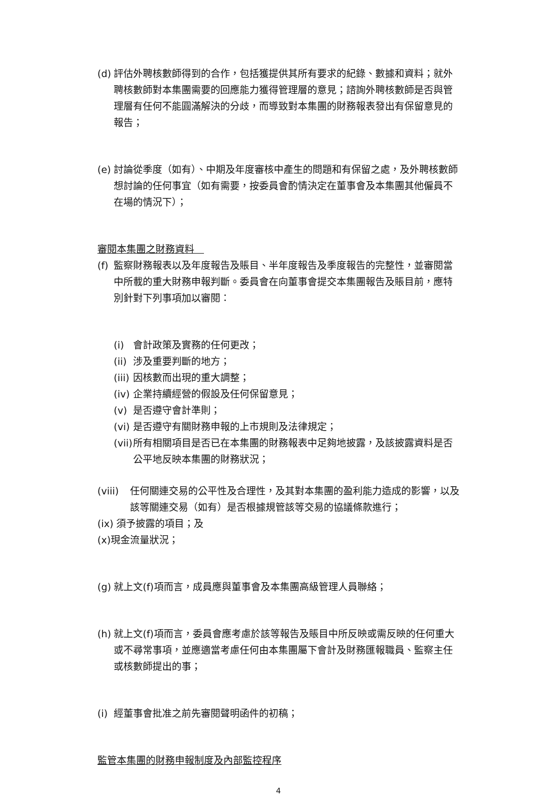(d) 評估外聘核數師得到的合作，包括獲提供其所有要求的紀錄、數據和資料；就外聘核數師對本集團需要的回應能力獲得管理層的意見；諮詢外聘核數師是否與管理層有任何不能圓滿解決的分歧，而導致對本集團的財務報表發出有保留意見的報告；
(e) 討論從季度（如有）、中期及年度審核中產生的問題和有保留之處，及外聘核數師想討論的任何事宜（如有需要，按委員會酌情決定在董事會及本集團其他僱員不在場的情況下）；
審閱本集團之財務資料　
(f) 監察財務報表以及年度報告及賬目、半年度報告及季度報告的完整性，並審閱當中所載的重大財務申報判斷。委員會在向董事會提交本集團報告及賬目前，應特別針對下列事項加以審閱：
(i) 會計政策及實務的任何更改；
(ii) 涉及重要判斷的地方；
(iii) 因核數而出現的重大調整；
(iv) 企業持續經營的假設及任何保留意見；
(v) 是否遵守會計準則；
(vi) 是否遵守有關財務申報的上市規則及法律規定；
(vii) 所有相關項目是否已在本集團的財務報表中足夠地披露，及該披露資料是否公平地反映本集團的財務狀況；
(viii) 任何關連交易的公平性及合理性，及其對本集團的盈利能力造成的影響，以及該等關連交易（如有）是否根據規管該等交易的協議條款進行；
(ix) 須予披露的項目；及
(x)現金流量狀況；
(g) 就上文(f)項而言，成員應與董事會及本集團高級管理人員聯絡；
(h) 就上文(f)項而言，委員會應考慮於該等報告及賬目中所反映或需反映的任何重大或不尋常事項，並應適當考慮任何由本集團屬下會計及財務匯報職員、監察主任或核數師提出的事；
(i) 經董事會批准之前先審閱聲明函件的初稿；
監管本集團的財務申報制度及內部監控程序
4